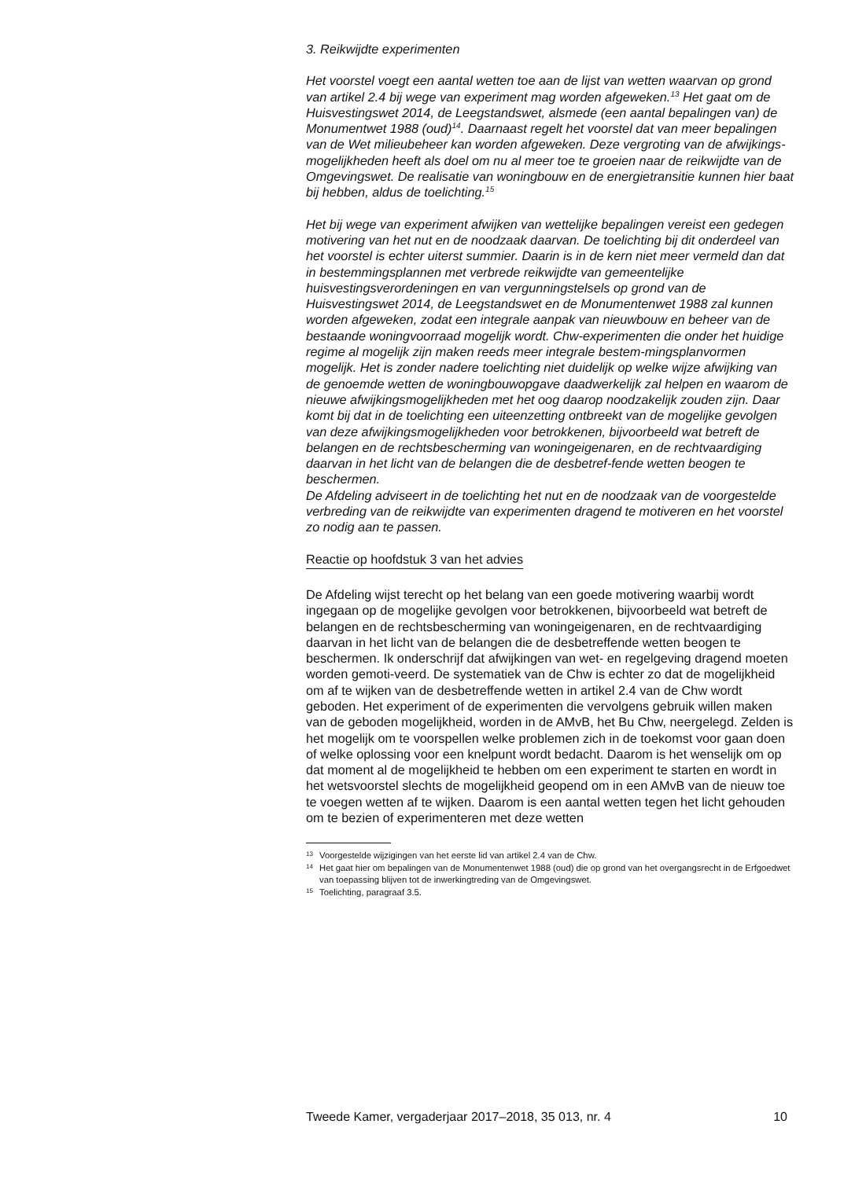3. Reikwijdte experimenten
Het voorstel voegt een aantal wetten toe aan de lijst van wetten waarvan op grond van artikel 2.4 bij wege van experiment mag worden afgeweken.<sup>13</sup> Het gaat om de Huisvestingswet 2014, de Leegstandswet, alsmede (een aantal bepalingen van) de Monumentwet 1988 (oud)<sup>14</sup>. Daarnaast regelt het voorstel dat van meer bepalingen van de Wet milieubeheer kan worden afgeweken. Deze vergroting van de afwijkings-mogelijkheden heeft als doel om nu al meer toe te groeien naar de reikwijdte van de Omgevingswet. De realisatie van woningbouw en de energietransitie kunnen hier baat bij hebben, aldus de toelichting.<sup>15</sup>
Het bij wege van experiment afwijken van wettelijke bepalingen vereist een gedegen motivering van het nut en de noodzaak daarvan. De toelichting bij dit onderdeel van het voorstel is echter uiterst summier. Daarin is in de kern niet meer vermeld dan dat in bestemmingsplannen met verbrede reikwijdte van gemeentelijke huisvestingsverordeningen en van vergunningstelsels op grond van de Huisvestingswet 2014, de Leegstandswet en de Monumentenwet 1988 zal kunnen worden afgeweken, zodat een integrale aanpak van nieuwbouw en beheer van de bestaande woningvoorraad mogelijk wordt. Chw-experimenten die onder het huidige regime al mogelijk zijn maken reeds meer integrale bestem-mingsplanvormen mogelijk. Het is zonder nadere toelichting niet duidelijk op welke wijze afwijking van de genoemde wetten de woningbouwopgave daadwerkelijk zal helpen en waarom de nieuwe afwijkingsmogelijkheden met het oog daarop noodzakelijk zouden zijn. Daar komt bij dat in de toelichting een uiteenzetting ontbreekt van de mogelijke gevolgen van deze afwijkingsmogelijkheden voor betrokkenen, bijvoorbeeld wat betreft de belangen en de rechtsbescherming van woningeigenaren, en de rechtvaardiging daarvan in het licht van de belangen die de desbetref-fende wetten beogen te beschermen.
De Afdeling adviseert in de toelichting het nut en de noodzaak van de voorgestelde verbreding van de reikwijdte van experimenten dragend te motiveren en het voorstel zo nodig aan te passen.
Reactie op hoofdstuk 3 van het advies
De Afdeling wijst terecht op het belang van een goede motivering waarbij wordt ingegaan op de mogelijke gevolgen voor betrokkenen, bijvoorbeeld wat betreft de belangen en de rechtsbescherming van woningeigenaren, en de rechtvaardiging daarvan in het licht van de belangen die de desbetreffende wetten beogen te beschermen. Ik onderschrijf dat afwijkingen van wet- en regelgeving dragend moeten worden gemoti-veerd. De systematiek van de Chw is echter zo dat de mogelijkheid om af te wijken van de desbetreffende wetten in artikel 2.4 van de Chw wordt geboden. Het experiment of de experimenten die vervolgens gebruik willen maken van de geboden mogelijkheid, worden in de AMvB, het Bu Chw, neergelegd. Zelden is het mogelijk om te voorspellen welke problemen zich in de toekomst voor gaan doen of welke oplossing voor een knelpunt wordt bedacht. Daarom is het wenselijk om op dat moment al de mogelijkheid te hebben om een experiment te starten en wordt in het wetsvoorstel slechts de mogelijkheid geopend om in een AMvB van de nieuw toe te voegen wetten af te wijken. Daarom is een aantal wetten tegen het licht gehouden om te bezien of experimenteren met deze wetten
13
Voorgestelde wijzigingen van het eerste lid van artikel 2.4 van de Chw.
14
Het gaat hier om bepalingen van de Monumentenwet 1988 (oud) die op grond van het overgangsrecht in de Erfgoedwet van toepassing blijven tot de inwerkingtreding van de Omgevingswet.
15
Toelichting, paragraaf 3.5.
Tweede Kamer, vergaderjaar 2017–2018, 35 013, nr. 4 10